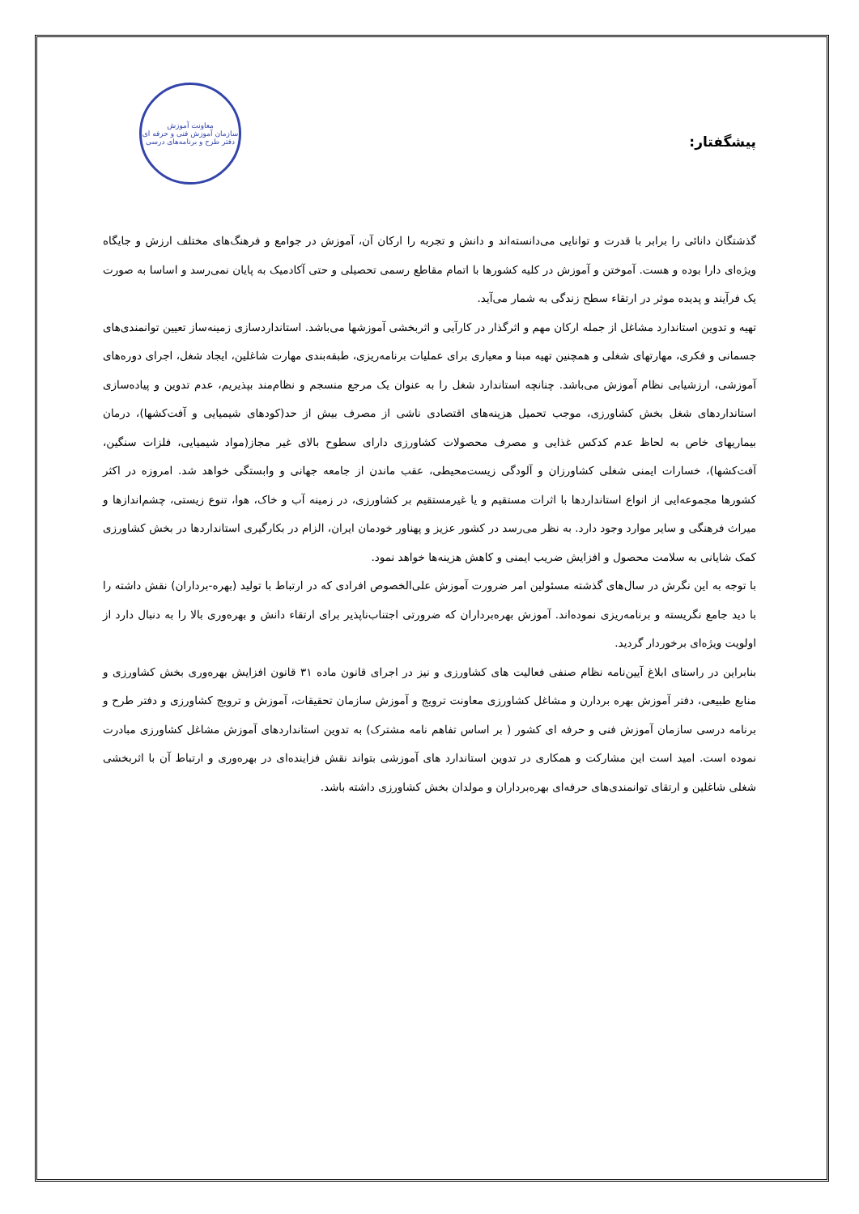پیشگفتار:
معاونت آموزش
سازمان آموزش فنی و حرفه ای
دفتر طرح و برنامه‌های درسی
گذشتگان دانائی را برابر با قدرت و توانایی می‌دانسته‌اند و دانش و تجربه را ارکان آن، آموزش در جوامع و فرهنگ‌های مختلف ارزش و جایگاه ویژه‌ای دارا بوده و هست. آموختن و آموزش در کلیه کشورها با اتمام مقاطع رسمی تحصیلی و حتی آکادمیک به پایان نمی‌رسد و اساسا به صورت یک فرآیند و پدیده موثر در ارتقاء سطح زندگی به شمار می‌آید.
تهیه و تدوین استاندارد مشاغل از جمله ارکان مهم و اثرگذار در کارآیی و اثربخشی آموزشها می‌باشد. استانداردسازی زمینه‌ساز تعیین توانمندی‌های جسمانی و فکری، مهارتهای شغلی و همچنین تهیه مبنا و معیاری برای عملیات برنامه‌ریزی، طبقه‌بندی مهارت شاغلین، ایجاد شغل، اجرای دوره‌های آموزشی، ارزشیابی نظام آموزش می‌باشد. چنانچه استاندارد شغل را به عنوان یک مرجع منسجم و نظام‌مند بپذیریم، عدم تدوین و پیاده‌سازی استانداردهای شغل بخش کشاورزی، موجب تحمیل هزینه‌های اقتصادی ناشی از مصرف بیش از حد(کودهای شیمیایی و آفت‌کشها)، درمان بیماریهای خاص به لحاظ عدم کدکس غذایی و مصرف محصولات کشاورزی دارای سطوح بالای غیر مجاز(مواد شیمیایی، فلزات سنگین، آفت‌کشها)، خسارات ایمنی شغلی کشاورزان و آلودگی زیست‌محیطی، عقب ماندن از جامعه جهانی و وابستگی خواهد شد. امروزه در اکثر کشورها مجموعه‌ایی از انواع استانداردها با اثرات مستقیم و یا غیرمستقیم بر کشاورزی، در زمینه آب و خاک، هوا، تنوع زیستی، چشم‌اندازها و میراث فرهنگی و سایر موارد وجود دارد. به نظر می‌رسد در کشور عزیز و پهناور خودمان ایران، الزام در بکارگیری استانداردها در بخش کشاورزی کمک شایانی به سلامت محصول و افزایش ضریب ایمنی و کاهش هزینه‌ها خواهد نمود.
با توجه به این نگرش در سال‌های گذشته مسئولین امر ضرورت آموزش علی‌الخصوص افرادی که در ارتباط با تولید (بهره-برداران) نقش داشته را با دید جامع نگریسته و برنامه‌ریزی نموده‌اند. آموزش بهره‌برداران که ضرورتی اجتناب‌ناپذیر برای ارتقاء دانش و بهره‌وری بالا را به دنبال دارد از اولویت ویژه‌ای برخوردار گردید.
بنابراین در راستای ابلاغ آیین‌نامه نظام صنفی فعالیت های کشاورزی و نیز در اجرای قانون ماده ۳۱ قانون افزایش بهره‌وری بخش کشاورزی و منابع طبیعی، دفتر آموزش بهره بردارن و مشاغل کشاورزی معاونت ترویج و آموزش سازمان تحقیقات، آموزش و ترویج کشاورزی و دفتر طرح و برنامه درسی سازمان آموزش فنی و حرفه ای کشور ( بر اساس تفاهم نامه مشترک) به تدوین استانداردهای آموزش مشاغل کشاورزی مبادرت نموده است. امید است این مشارکت و همکاری در تدوین استاندارد های آموزشی بتواند نقش فزاینده‌ای در بهره‌وری و ارتباط آن با اثربخشی شغلی شاغلین و ارتقای توانمندی‌های حرفه‌ای بهره‌برداران و مولدان بخش کشاورزی داشته باشد.